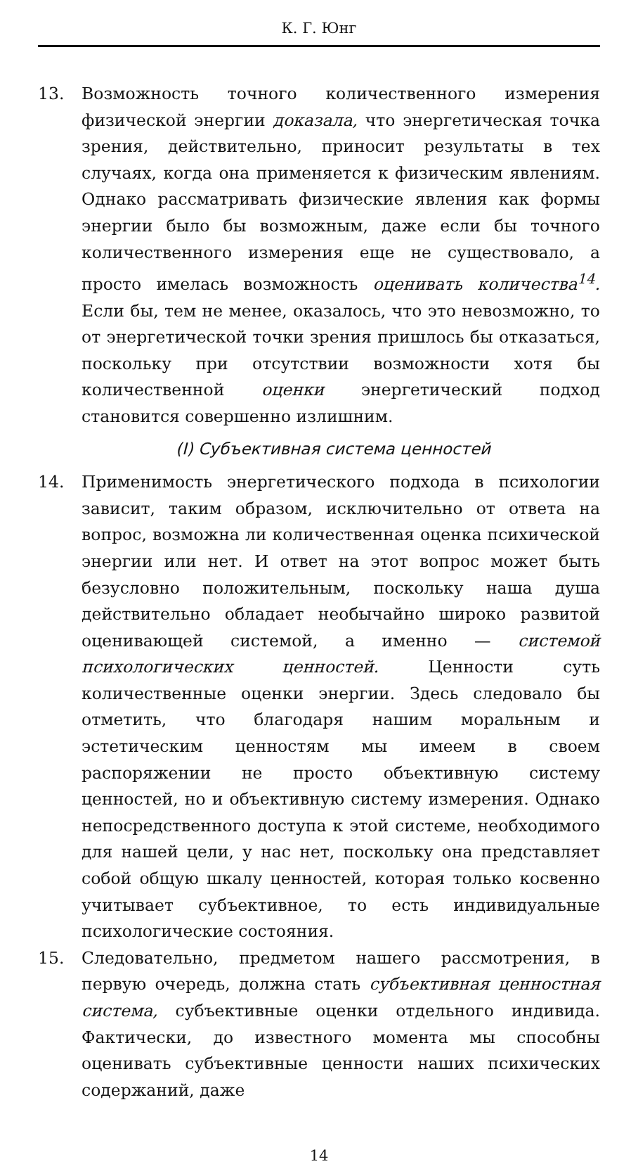К. Г. Юнг
13. Возможность точного количественного измерения физической энергии доказала, что энергетическая точка зрения, действительно, приносит результаты в тех случаях, когда она применяется к физическим явлениям. Однако рассматривать физические явления как формы энергии было бы возможным, даже если бы точного количественного измерения еще не существовало, а просто имелась возможность оценивать количества<sup>14</sup>. Если бы, тем не менее, оказалось, что это невозможно, то от энергетической точки зрения пришлось бы отказаться, поскольку при отсутствии возможности хотя бы количественной оценки энергетический подход становится совершенно излишним.
(I) Субъективная система ценностей
14. Применимость энергетического подхода в психологии зависит, таким образом, исключительно от ответа на вопрос, возможна ли количественная оценка психической энергии или нет. И ответ на этот вопрос может быть безусловно положительным, поскольку наша душа действительно обладает необычайно широко развитой оценивающей системой, а именно — системой психологических ценностей. Ценности суть количественные оценки энергии. Здесь следовало бы отметить, что благодаря нашим моральным и эстетическим ценностям мы имеем в своем распоряжении не просто объективную систему ценностей, но и объективную систему измерения. Однако непосредственного доступа к этой системе, необходимого для нашей цели, у нас нет, поскольку она представляет собой общую шкалу ценностей, которая только косвенно учитывает субъективное, то есть индивидуальные психологические состояния.
15. Следовательно, предметом нашего рассмотрения, в первую очередь, должна стать субъективная ценностная система, субъективные оценки отдельного индивида. Фактически, до известного момента мы способны оценивать субъективные ценности наших психических содержаний, даже
14